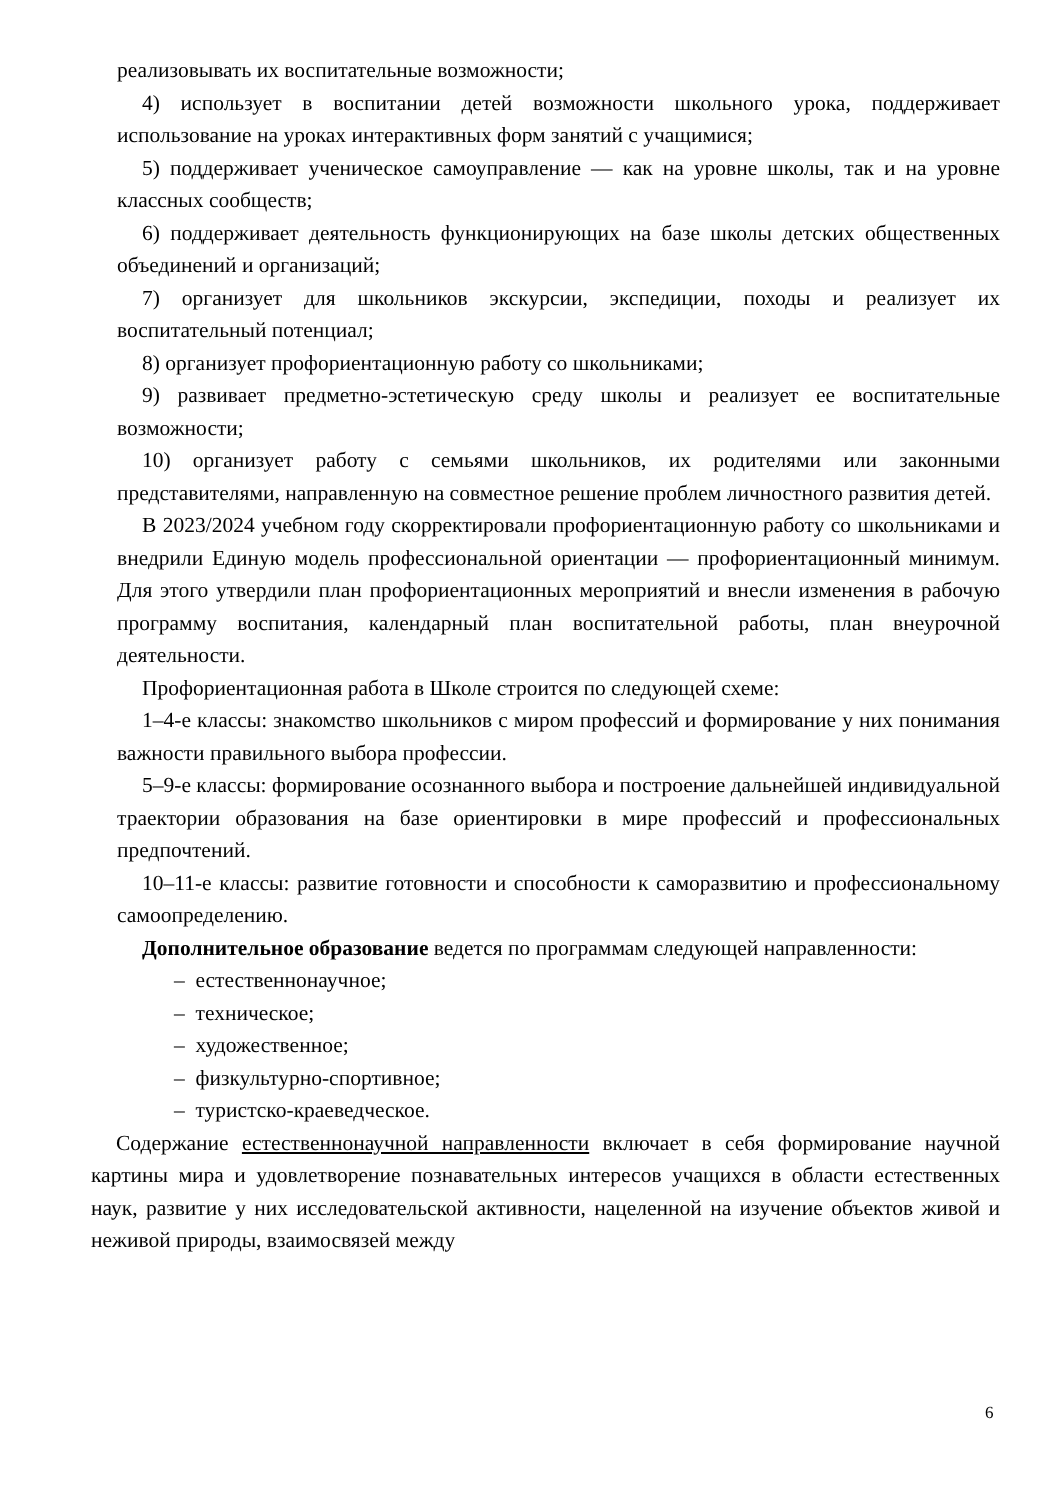реализовывать их воспитательные возможности;
4) использует в воспитании детей возможности школьного урока, поддерживает использование на уроках интерактивных форм занятий с учащимися;
5) поддерживает ученическое самоуправление — как на уровне школы, так и на уровне классных сообществ;
6) поддерживает деятельность функционирующих на базе школы детских общественных объединений и организаций;
7) организует для школьников экскурсии, экспедиции, походы и реализует их воспитательный потенциал;
8) организует профориентационную работу со школьниками;
9) развивает предметно-эстетическую среду школы и реализует ее воспитательные возможности;
10) организует работу с семьями школьников, их родителями или законными представителями, направленную на совместное решение проблем личностного развития детей.
В 2023/2024 учебном году скорректировали профориентационную работу со школьниками и внедрили Единую модель профессиональной ориентации — профориентационный минимум. Для этого утвердили план профориентационных мероприятий и внесли изменения в рабочую программу воспитания, календарный план воспитательной работы, план внеурочной деятельности.
Профориентационная работа в Школе строится по следующей схеме:
1–4-е классы: знакомство школьников с миром профессий и формирование у них понимания важности правильного выбора профессии.
5–9-е классы: формирование осознанного выбора и построение дальнейшей индивидуальной траектории образования на базе ориентировки в мире профессий и профессиональных предпочтений.
10–11-е классы: развитие готовности и способности к саморазвитию и профессиональному самоопределению.
Дополнительное образование ведется по программам следующей направленности:
– естественнонаучное;
– техническое;
– художественное;
– физкультурно-спортивное;
– туристско-краеведческое.
Содержание естественнонаучной направленности включает в себя формирование научной картины мира и удовлетворение познавательных интересов учащихся в области естественных наук, развитие у них исследовательской активности, нацеленной на изучение объектов живой и неживой природы, взаимосвязей между
6